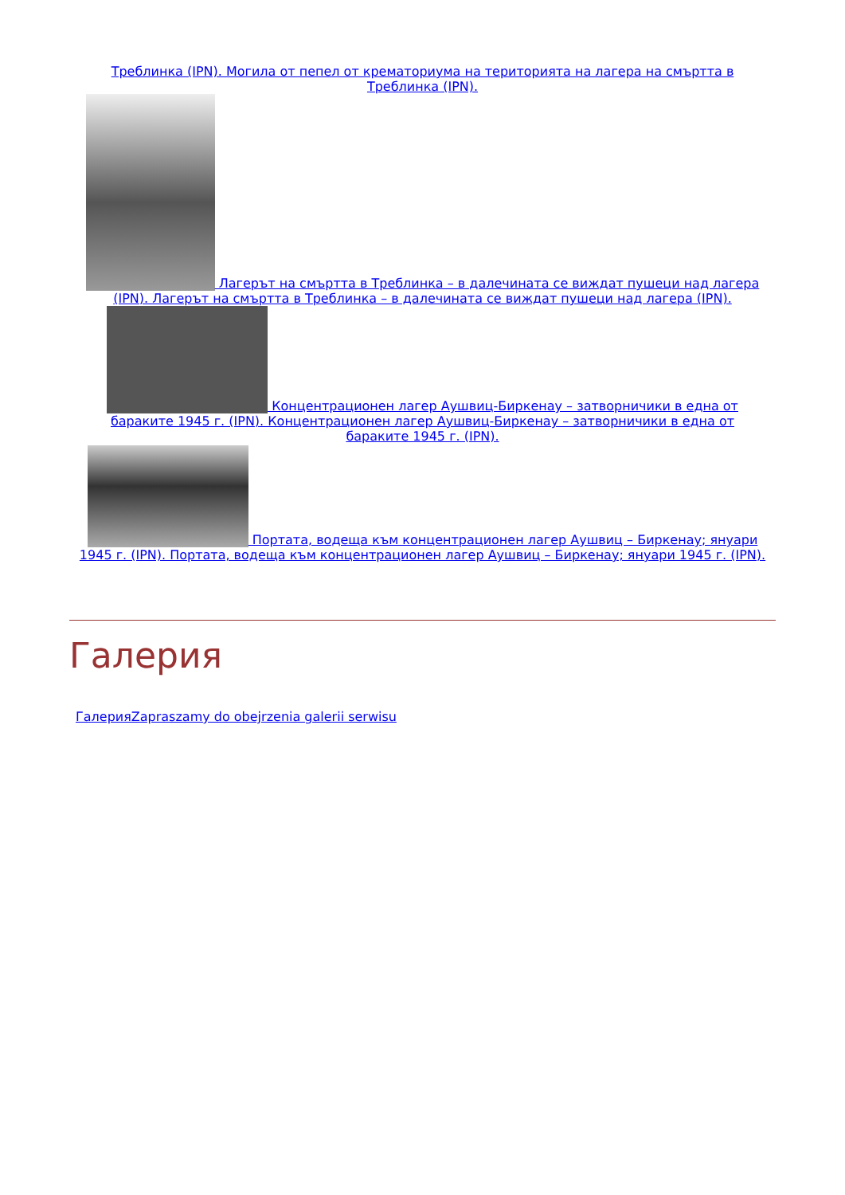Треблинка (IPN). Могила от пепел от крематориума на територията на лагера на смъртта в Треблинка (IPN).
Лагерът на смъртта в Треблинка – в далечината се виждат пушеци над лагера (IPN). Лагерът на смъртта в Треблинка – в далечината се виждат пушеци над лагера (IPN).
Концентрационен лагер Аушвиц-Биркенау – затворничики в една от бараките 1945 г. (IPN). Концентрационен лагер Аушвиц-Биркенау – затворничики в една от бараките 1945 г. (IPN).
Портата, водеща към концентрационен лагер Аушвиц – Биркенау; януари 1945 г. (IPN). Портата, водеща към концентрационен лагер Аушвиц – Биркенау; януари 1945 г. (IPN).
Галерия
ГалерияZapraszamy do obejrzenia galerii serwisu